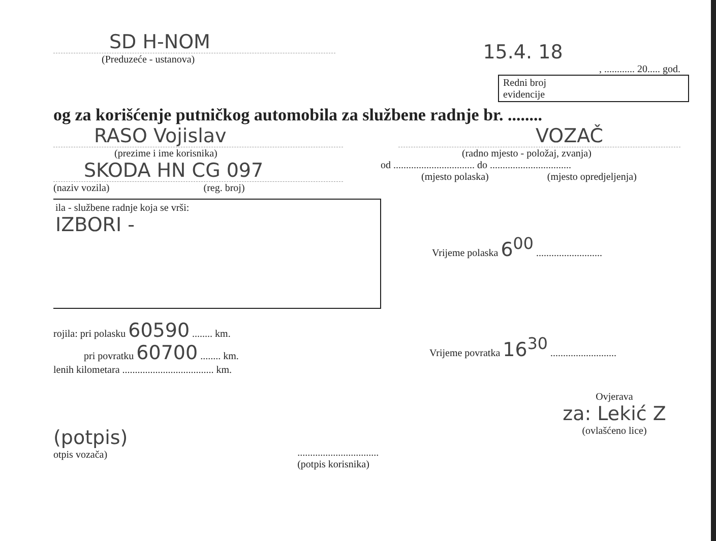SD H-NOM
(Preduzeće - ustanova)
15.4. 18
, ............ 20..... god.
Redni broj
evidencije
og za korišćenje putničkog automobila za službene radnje br. ........
RASO Vojislav
(prezime i ime korisnika)
VOZAČ
(radno mjesto - položaj, zvanja)
SKODA HN CG 097
(naziv vozila) (reg. broj)
od ................................ do ................................
(mjesto polaska) (mjesto opredjeljenja)
ila - službene radnje koja se vrši:
IZBORI -
Vrijeme polaska 6<sup>00</sup> ..........................
rojila: pri polasku 60590 ........ km.
pri povratku 60700 ........ km.
lenih kilometara .................................... km.
Vrijeme povratka 16<sup>30</sup> ..........................
(potpis)
otpis vozača)
................................
(potpis korisnika)
Ovjerava
za: Lekić Z
(ovlašćeno lice)